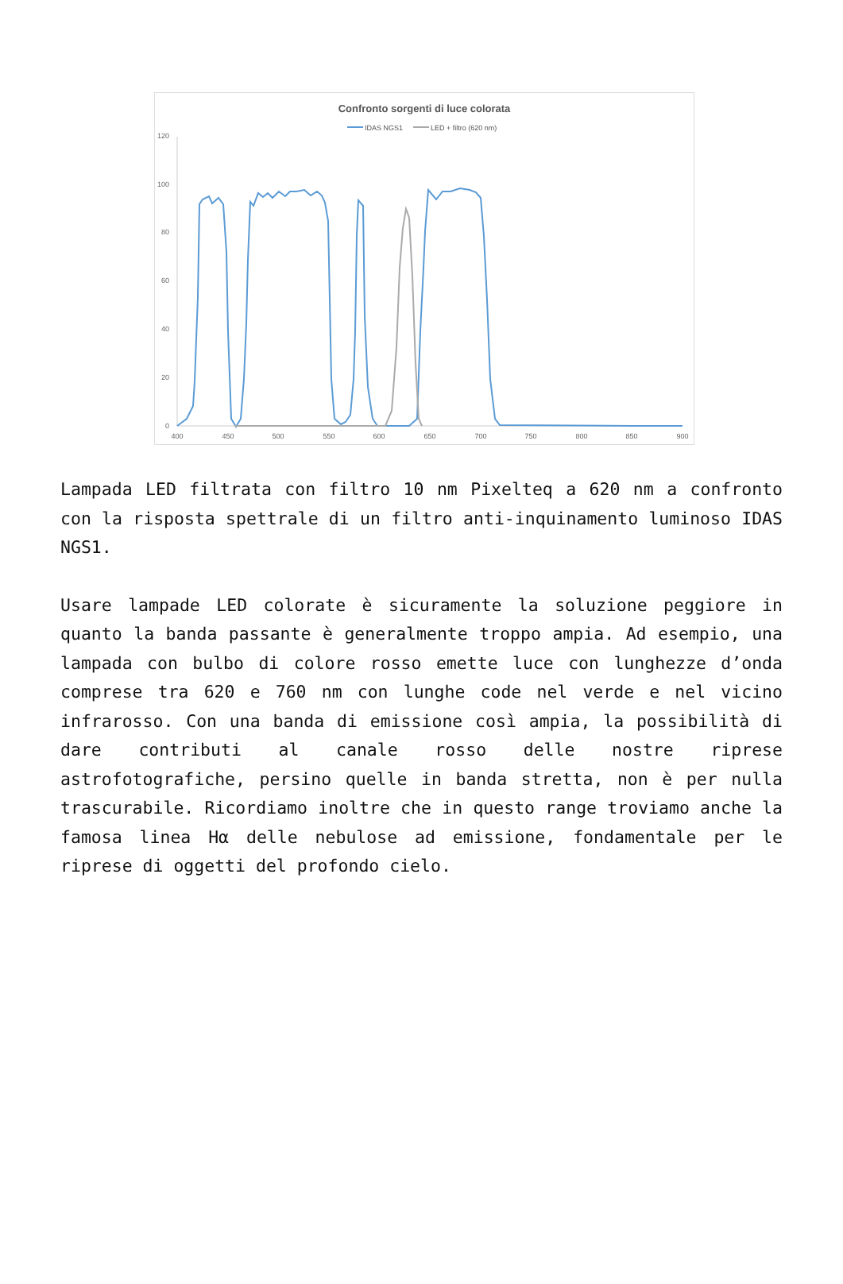Confronto sorgenti di luce colorata
IDAS NGS1
LED + filtro (620 nm)
120
100
80
60
40
20
0
400
450
500
550
600
650
700
750
800
850
900
Lampada LED filtrata con filtro 10 nm Pixelteq a 620 nm a confronto con la risposta spettrale di un filtro anti-inquinamento luminoso IDAS NGS1.
Usare lampade LED colorate è sicuramente la soluzione peggiore in quanto la banda passante è generalmente troppo ampia. Ad esempio, una lampada con bulbo di colore rosso emette luce con lunghezze d’onda comprese tra 620 e 760 nm con lunghe code nel verde e nel vicino infrarosso. Con una banda di emissione così ampia, la possibilità di dare contributi al canale rosso delle nostre riprese astrofotografiche, persino quelle in banda stretta, non è per nulla trascurabile. Ricordiamo inoltre che in questo range troviamo anche la famosa linea Hα delle nebulose ad emissione, fondamentale per le riprese di oggetti del profondo cielo.